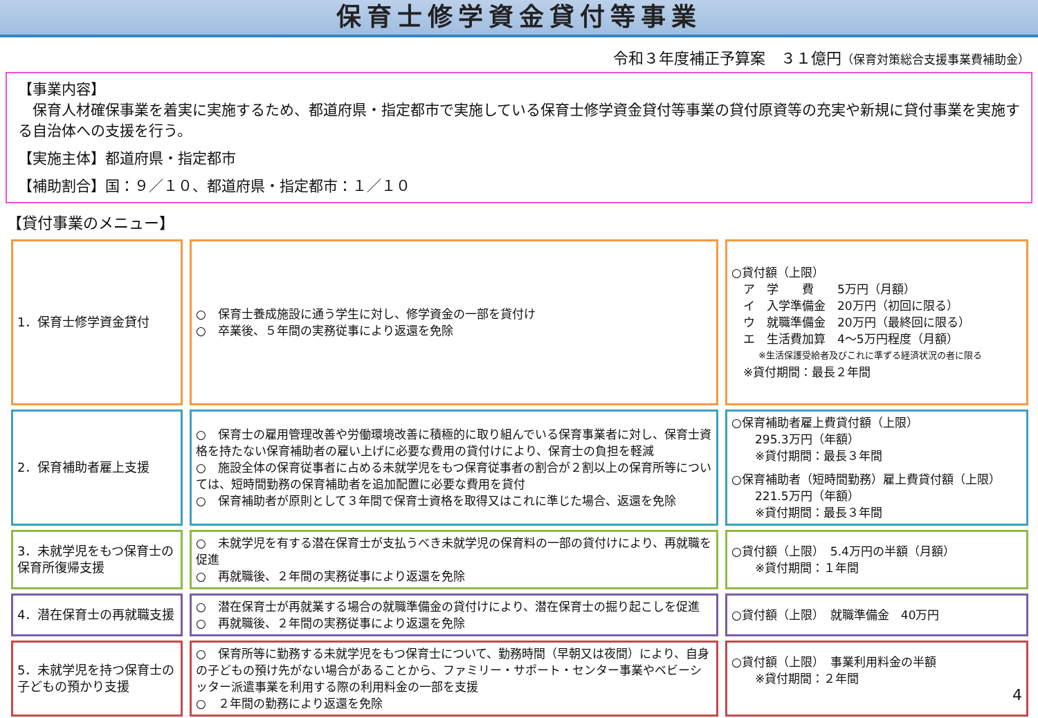保育士修学資金貸付等事業
令和３年度補正予算案　３１億円（保育対策総合支援事業費補助金）
【事業内容】
　保育人材確保事業を着実に実施するため、都道府県・指定都市で実施している保育士修学資金貸付等事業の貸付原資等の充実や新規に貸付事業を実施する自治体への支援を行う。
【実施主体】都道府県・指定都市
【補助割合】国：９／１０、都道府県・指定都市：１／１０
【貸付事業のメニュー】
| 1．保育士修学資金貸付 | ○ 保育士養成施設に通う学生に対し、修学資金の一部を貸付け ○ 卒業後、５年間の実務従事により返還を免除 | ○貸付額（上限） ア 学 費 5万円（月額） イ 入学準備金 20万円（初回に限る） ウ 就職準備金 20万円（最終回に限る） エ 生活費加算 4～5万円程度（月額） ※生活保護受給者及びこれに準ずる経済状況の者に限る ※貸付期間：最長２年間 |
| 2．保育補助者雇上支援 | ○ 保育士の雇用管理改善や労働環境改善に積極的に取り組んでいる保育事業者に対し、保育士資格を持たない保育補助者の雇い上げに必要な費用の貸付けにより、保育士の負担を軽減 ○ 施設全体の保育従事者に占める未就学児をもつ保育従事者の割合が２割以上の保育所等については、短時間勤務の保育補助者を追加配置に必要な費用を貸付 ○ 保育補助者が原則として３年間で保育士資格を取得又はこれに準じた場合、返還を免除 | ○保育補助者雇上費貸付額（上限） 295.3万円（年額） ※貸付期間：最長３年間 ○保育補助者（短時間勤務）雇上費貸付額（上限） 221.5万円（年額） ※貸付期間：最長３年間 |
| 3．未就学児をもつ保育士の保育所復帰支援 | ○ 未就学児を有する潜在保育士が支払うべき未就学児の保育料の一部の貸付けにより、再就職を促進 ○ 再就職後、２年間の実務従事により返還を免除 | ○貸付額（上限） 5.4万円の半額（月額） ※貸付期間：１年間 |
| 4．潜在保育士の再就職支援 | ○ 潜在保育士が再就業する場合の就職準備金の貸付けにより、潜在保育士の掘り起こしを促進 ○ 再就職後、２年間の実務従事により返還を免除 | ○貸付額（上限） 就職準備金 40万円 |
| 5．未就学児を持つ保育士の子どもの預かり支援 | ○ 保育所等に勤務する未就学児をもつ保育士について、勤務時間（早朝又は夜間）により、自身の子どもの預け先がない場合があることから、ファミリー・サポート・センター事業やベビーシッター派遣事業を利用する際の利用料金の一部を支援 ○ ２年間の勤務により返還を免除 | ○貸付額（上限） 事業利用料金の半額 ※貸付期間：２年間 4 |